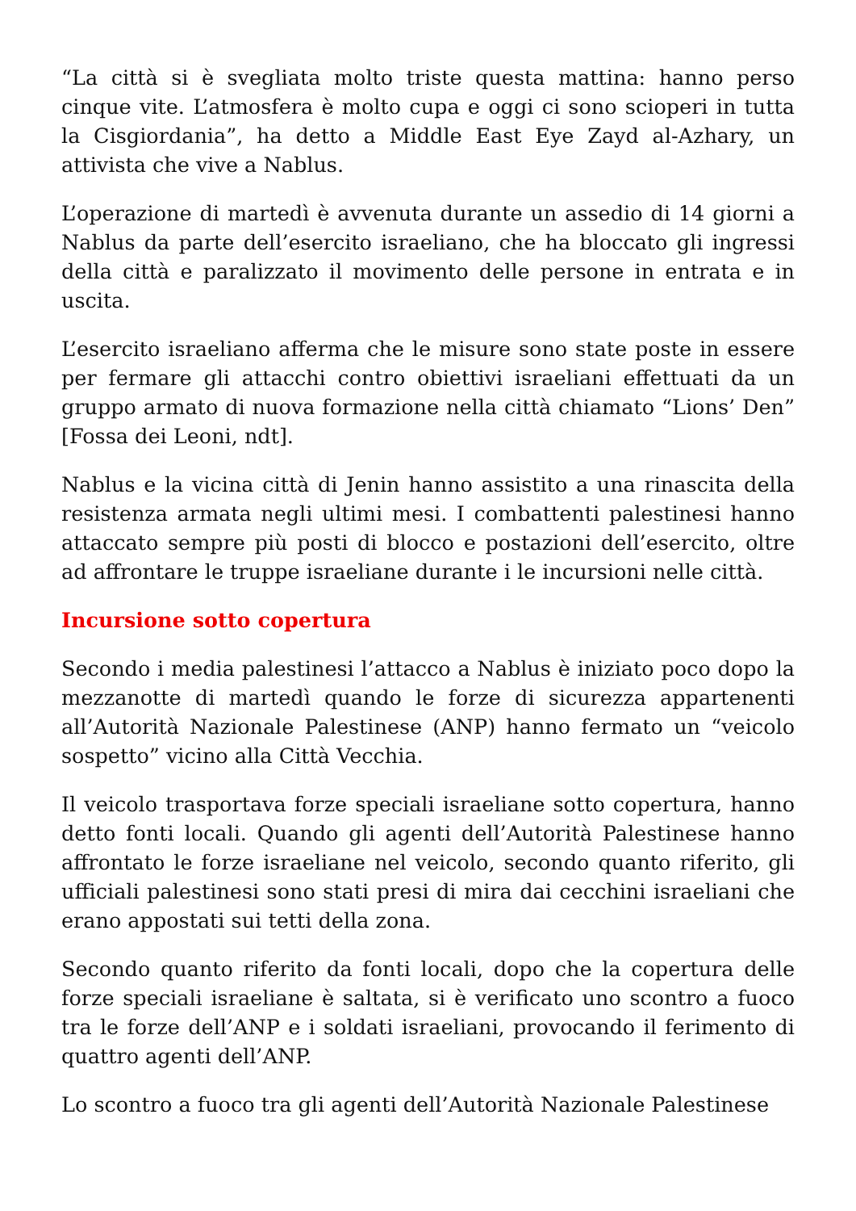“La città si è svegliata molto triste questa mattina: hanno perso cinque vite. L’atmosfera è molto cupa e oggi ci sono scioperi in tutta la Cisgiordania”, ha detto a Middle East Eye Zayd al-Azhary, un attivista che vive a Nablus.
L’operazione di martedì è avvenuta durante un assedio di 14 giorni a Nablus da parte dell’esercito israeliano, che ha bloccato gli ingressi della città e paralizzato il movimento delle persone in entrata e in uscita.
L’esercito israeliano afferma che le misure sono state poste in essere per fermare gli attacchi contro obiettivi israeliani effettuati da un gruppo armato di nuova formazione nella città chiamato “Lions’ Den” [Fossa dei Leoni, ndt].
Nablus e la vicina città di Jenin hanno assistito a una rinascita della resistenza armata negli ultimi mesi. I combattenti palestinesi hanno attaccato sempre più posti di blocco e postazioni dell’esercito, oltre ad affrontare le truppe israeliane durante i le incursioni nelle città.
Incursione sotto copertura
Secondo i media palestinesi l’attacco a Nablus è iniziato poco dopo la mezzanotte di martedì quando le forze di sicurezza appartenenti all’Autorità Nazionale Palestinese (ANP) hanno fermato un “veicolo sospetto” vicino alla Città Vecchia.
Il veicolo trasportava forze speciali israeliane sotto copertura, hanno detto fonti locali. Quando gli agenti dell’Autorità Palestinese hanno affrontato le forze israeliane nel veicolo, secondo quanto riferito, gli ufficiali palestinesi sono stati presi di mira dai cecchini israeliani che erano appostati sui tetti della zona.
Secondo quanto riferito da fonti locali, dopo che la copertura delle forze speciali israeliane è saltata, si è verificato uno scontro a fuoco tra le forze dell’ANP e i soldati israeliani, provocando il ferimento di quattro agenti dell’ANP.
Lo scontro a fuoco tra gli agenti dell’Autorità Nazionale Palestinese